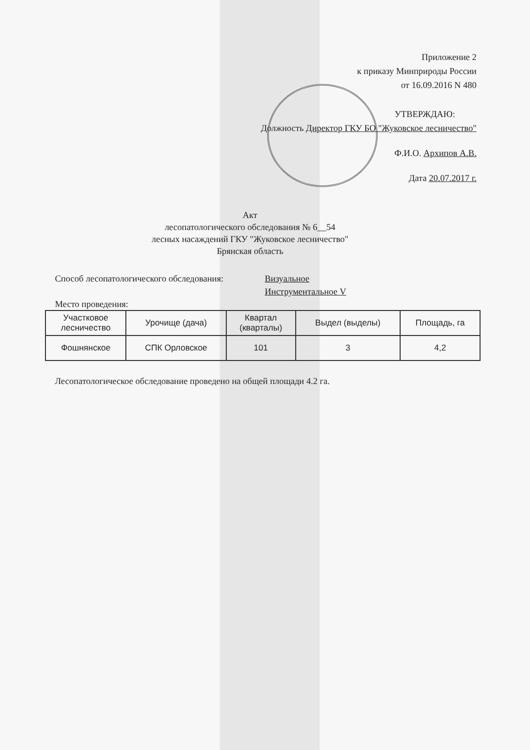Приложение 2
к приказу Минприроды России
от 16.09.2016 N 480
УТВЕРЖДАЮ:
Должность Директор ГКУ БО "Жуковское лесничество"
Ф.И.О. Архипов А.В.
Дата 20.07.2017 г.
Акт
лесопатологического обследования № 6__54
лесных насаждений ГКУ "Жуковское лесничество"
Брянская область
Способ лесопатологического обследования:
Визуальное
Инструментальное V
Место проведения:
| Участковое лесничество | Урочище (дача) | Квартал (кварталы) | Выдел (выделы) | Площадь, га |
| --- | --- | --- | --- | --- |
| Фошнянское | СПК Орловское | 101 | 3 | 4,2 |
Лесопатологическое обследование проведено на общей площади 4.2 га.